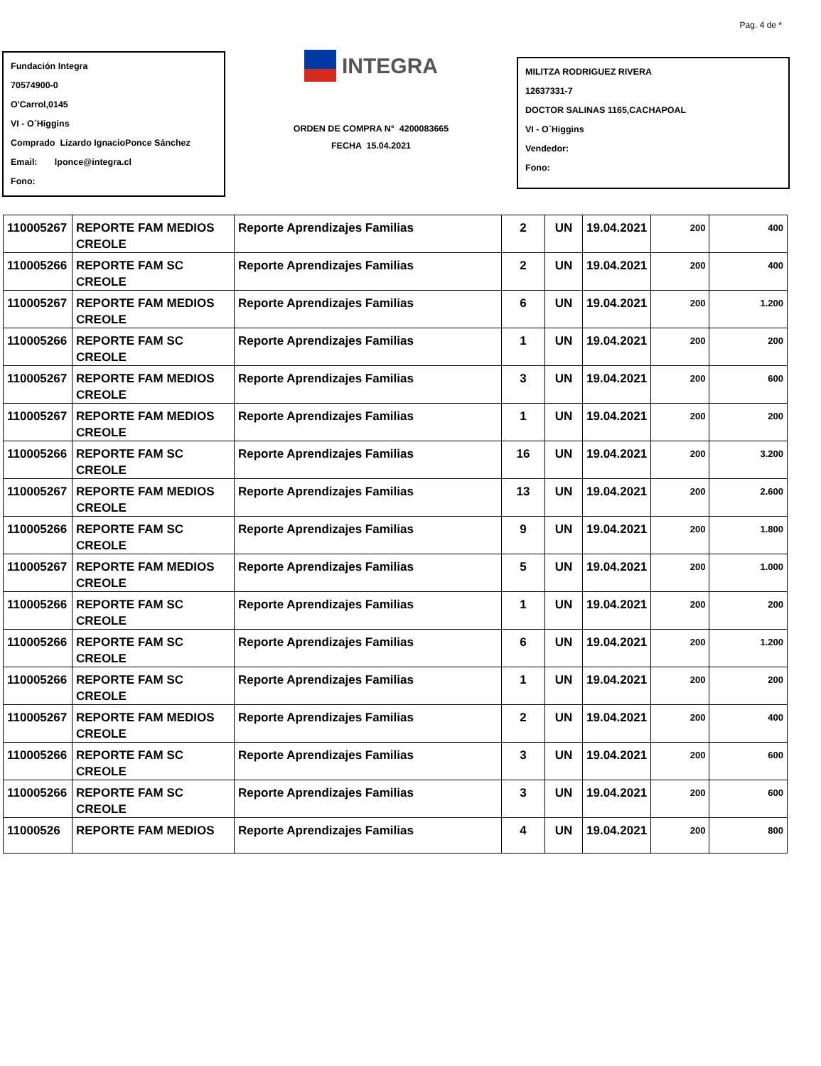Pag. 4 de *
Fundación Integra
70574900-0
O'Carrol,0145
VI - O´Higgins
Comprado Lizardo IgnacioPonce Sánchez
Email: lponce@integra.cl
Fono:
INTEGRA
ORDEN DE COMPRA N° 4200083665
FECHA 15.04.2021
MILITZA RODRIGUEZ RIVERA
12637331-7
DOCTOR SALINAS 1165,CACHAPOAL
VI - O´Higgins
Vendedor:
Fono:
| 110005267 | REPORTE FAM MEDIOS CREOLE | Reporte Aprendizajes Familias | 2 | UN | 19.04.2021 | 200 | 400 |
| 110005266 | REPORTE FAM SC CREOLE | Reporte Aprendizajes Familias | 2 | UN | 19.04.2021 | 200 | 400 |
| 110005267 | REPORTE FAM MEDIOS CREOLE | Reporte Aprendizajes Familias | 6 | UN | 19.04.2021 | 200 | 1.200 |
| 110005266 | REPORTE FAM SC CREOLE | Reporte Aprendizajes Familias | 1 | UN | 19.04.2021 | 200 | 200 |
| 110005267 | REPORTE FAM MEDIOS CREOLE | Reporte Aprendizajes Familias | 3 | UN | 19.04.2021 | 200 | 600 |
| 110005267 | REPORTE FAM MEDIOS CREOLE | Reporte Aprendizajes Familias | 1 | UN | 19.04.2021 | 200 | 200 |
| 110005266 | REPORTE FAM SC CREOLE | Reporte Aprendizajes Familias | 16 | UN | 19.04.2021 | 200 | 3.200 |
| 110005267 | REPORTE FAM MEDIOS CREOLE | Reporte Aprendizajes Familias | 13 | UN | 19.04.2021 | 200 | 2.600 |
| 110005266 | REPORTE FAM SC CREOLE | Reporte Aprendizajes Familias | 9 | UN | 19.04.2021 | 200 | 1.800 |
| 110005267 | REPORTE FAM MEDIOS CREOLE | Reporte Aprendizajes Familias | 5 | UN | 19.04.2021 | 200 | 1.000 |
| 110005266 | REPORTE FAM SC CREOLE | Reporte Aprendizajes Familias | 1 | UN | 19.04.2021 | 200 | 200 |
| 110005266 | REPORTE FAM SC CREOLE | Reporte Aprendizajes Familias | 6 | UN | 19.04.2021 | 200 | 1.200 |
| 110005266 | REPORTE FAM SC CREOLE | Reporte Aprendizajes Familias | 1 | UN | 19.04.2021 | 200 | 200 |
| 110005267 | REPORTE FAM MEDIOS CREOLE | Reporte Aprendizajes Familias | 2 | UN | 19.04.2021 | 200 | 400 |
| 110005266 | REPORTE FAM SC CREOLE | Reporte Aprendizajes Familias | 3 | UN | 19.04.2021 | 200 | 600 |
| 110005266 | REPORTE FAM SC CREOLE | Reporte Aprendizajes Familias | 3 | UN | 19.04.2021 | 200 | 600 |
| 11000526 | REPORTE FAM MEDIOS | Reporte Aprendizajes Familias | 4 | UN | 19.04.2021 | 200 | 800 |